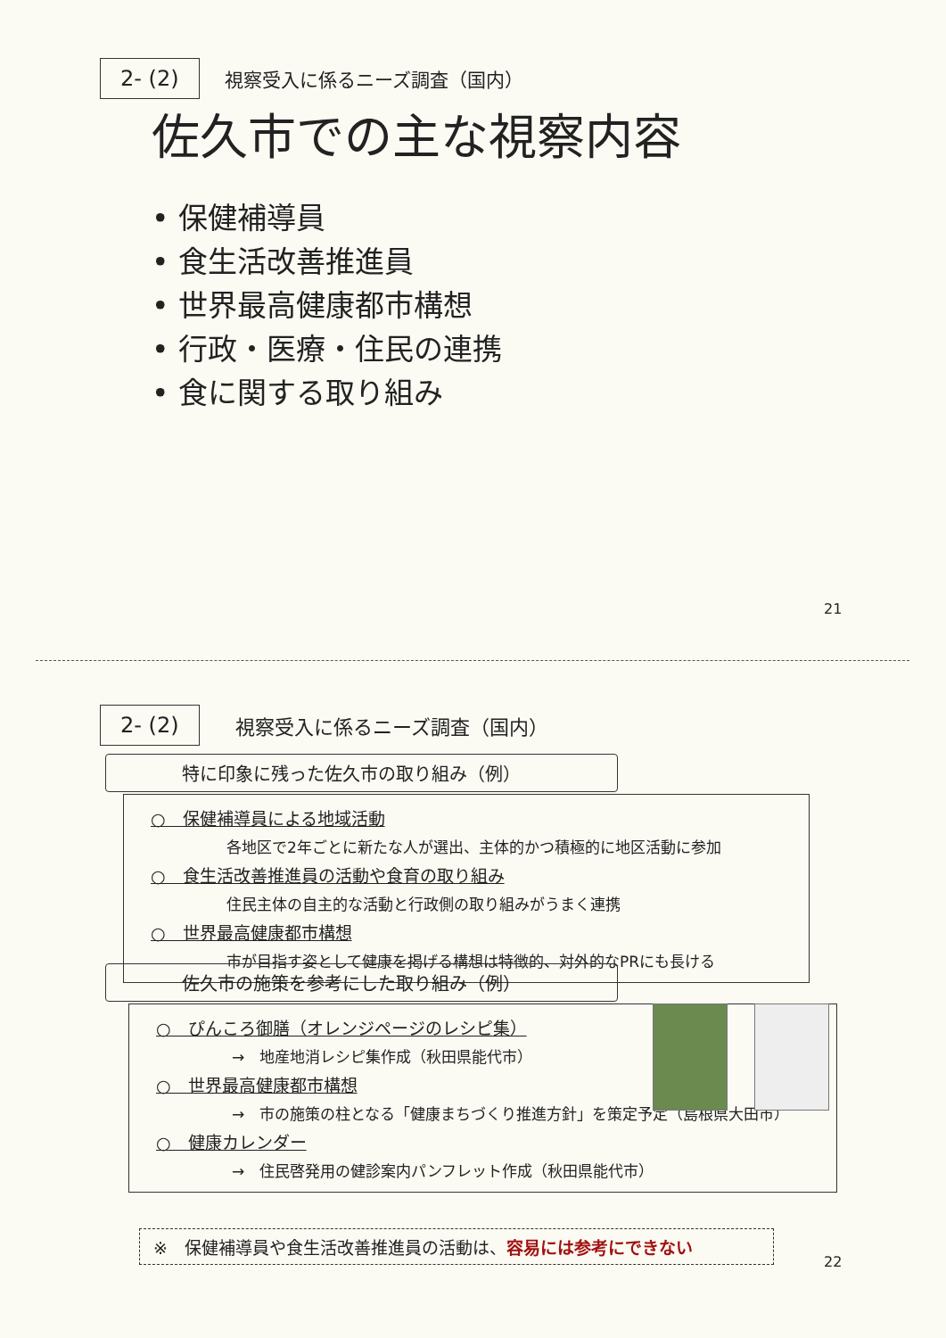2- (2) 視察受入に係るニーズ調査（国内）
佐久市での主な視察内容
• 保健補導員
• 食生活改善推進員
• 世界最高健康都市構想
• 行政・医療・住民の連携
• 食に関する取り組み
21
2- (2) 視察受入に係るニーズ調査（国内）
特に印象に残った佐久市の取り組み（例）
○　保健補導員による地域活動
各地区で2年ごとに新たな人が選出、主体的かつ積極的に地区活動に参加
○　食生活改善推進員の活動や食育の取り組み
住民主体の自主的な活動と行政側の取り組みがうまく連携
○　世界最高健康都市構想
市が目指す姿として健康を掲げる構想は特徴的、対外的なPRにも長ける
佐久市の施策を参考にした取り組み（例）
○　ぴんころ御膳（オレンジページのレシピ集）
→　地産地消レシピ集作成（秋田県能代市）
○　世界最高健康都市構想
→　市の施策の柱となる「健康まちづくり推進方針」を策定予定（島根県大田市）
○　健康カレンダー
→　住民啓発用の健診案内パンフレット作成（秋田県能代市）
※　保健補導員や食生活改善推進員の活動は、容易には参考にできない
22